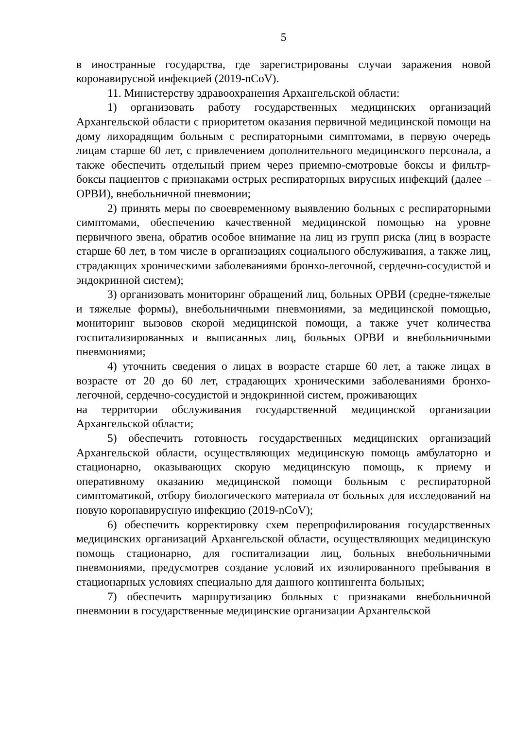5
в иностранные государства, где зарегистрированы случаи заражения новой коронавирусной инфекцией (2019-nCoV).
11. Министерству здравоохранения Архангельской области:
1) организовать работу государственных медицинских организаций Архангельской области с приоритетом оказания первичной медицинской помощи на дому лихорадящим больным с респираторными симптомами, в первую очередь лицам старше 60 лет, с привлечением дополнительного медицинского персонала, а также обеспечить отдельный прием через приемно-смотровые боксы и фильтр-боксы пациентов с признаками острых респираторных вирусных инфекций (далее – ОРВИ), внебольничной пневмонии;
2) принять меры по своевременному выявлению больных с респираторными симптомами, обеспечению качественной медицинской помощью на уровне первичного звена, обратив особое внимание на лиц из групп риска (лиц в возрасте старше 60 лет, в том числе в организациях социального обслуживания, а также лиц, страдающих хроническими заболеваниями бронхо-легочной, сердечно-сосудистой и эндокринной систем);
3) организовать мониторинг обращений лиц, больных ОРВИ (средне-тяжелые и тяжелые формы), внебольничными пневмониями, за медицинской помощью, мониторинг вызовов скорой медицинской помощи, а также учет количества госпитализированных и выписанных лиц, больных ОРВИ и внебольничными пневмониями;
4) уточнить сведения о лицах в возрасте старше 60 лет, а также лицах в возрасте от 20 до 60 лет, страдающих хроническими заболеваниями бронхо-легочной, сердечно-сосудистой и эндокринной систем, проживающих
на территории обслуживания государственной медицинской организации Архангельской области;
5) обеспечить готовность государственных медицинских организаций Архангельской области, осуществляющих медицинскую помощь амбулаторно и стационарно, оказывающих скорую медицинскую помощь, к приему и оперативному оказанию медицинской помощи больным с респираторной симптоматикой, отбору биологического материала от больных для исследований на новую коронавирусную инфекцию (2019-nCoV);
6) обеспечить корректировку схем перепрофилирования государственных медицинских организаций Архангельской области, осуществляющих медицинскую помощь стационарно, для госпитализации лиц, больных внебольничными пневмониями, предусмотрев создание условий их изолированного пребывания в стационарных условиях специально для данного контингента больных;
7) обеспечить маршрутизацию больных с признаками внебольничной пневмонии в государственные медицинские организации Архангельской